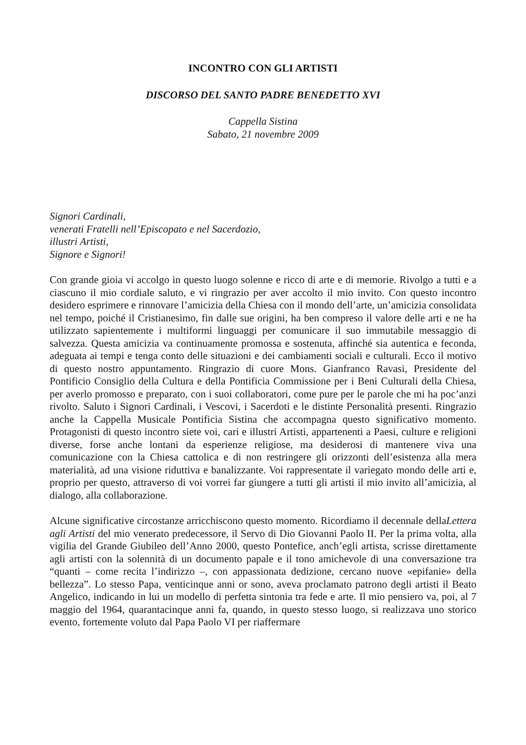INCONTRO CON GLI ARTISTI
DISCORSO DEL SANTO PADRE BENEDETTO XVI
Cappella Sistina
Sabato, 21 novembre 2009
Signori Cardinali,
venerati Fratelli nell’Episcopato e nel Sacerdozio,
illustri Artisti,
Signore e Signori!
Con grande gioia vi accolgo in questo luogo solenne e ricco di arte e di memorie. Rivolgo a tutti e a ciascuno il mio cordiale saluto, e vi ringrazio per aver accolto il mio invito. Con questo incontro desidero esprimere e rinnovare l’amicizia della Chiesa con il mondo dell’arte, un’amicizia consolidata nel tempo, poiché il Cristianesimo, fin dalle sue origini, ha ben compreso il valore delle arti e ne ha utilizzato sapientemente i multiformi linguaggi per comunicare il suo immutabile messaggio di salvezza. Questa amicizia va continuamente promossa e sostenuta, affinché sia autentica e feconda, adeguata ai tempi e tenga conto delle situazioni e dei cambiamenti sociali e culturali. Ecco il motivo di questo nostro appuntamento. Ringrazio di cuore Mons. Gianfranco Ravasi, Presidente del Pontificio Consiglio della Cultura e della Pontificia Commissione per i Beni Culturali della Chiesa, per averlo promosso e preparato, con i suoi collaboratori, come pure per le parole che mi ha poc’anzi rivolto. Saluto i Signori Cardinali, i Vescovi, i Sacerdoti e le distinte Personalità presenti. Ringrazio anche la Cappella Musicale Pontificia Sistina che accompagna questo significativo momento. Protagonisti di questo incontro siete voi, cari e illustri Artisti, appartenenti a Paesi, culture e religioni diverse, forse anche lontani da esperienze religiose, ma desiderosi di mantenere viva una comunicazione con la Chiesa cattolica e di non restringere gli orizzonti dell’esistenza alla mera materialità, ad una visione riduttiva e banalizzante. Voi rappresentate il variegato mondo delle arti e, proprio per questo, attraverso di voi vorrei far giungere a tutti gli artisti il mio invito all’amicizia, al dialogo, alla collaborazione.
Alcune significative circostanze arricchiscono questo momento. Ricordiamo il decennale dellaLettera agli Artisti del mio venerato predecessore, il Servo di Dio Giovanni Paolo II. Per la prima volta, alla vigilia del Grande Giubileo dell’Anno 2000, questo Pontefice, anch’egli artista, scrisse direttamente agli artisti con la solennità di un documento papale e il tono amichevole di una conversazione tra “quanti – come recita l’indirizzo –, con appassionata dedizione, cercano nuove «epifanie» della bellezza”. Lo stesso Papa, venticinque anni or sono, aveva proclamato patrono degli artisti il Beato Angelico, indicando in lui un modello di perfetta sintonia tra fede e arte. Il mio pensiero va, poi, al 7 maggio del 1964, quarantacinque anni fa, quando, in questo stesso luogo, si realizzava uno storico evento, fortemente voluto dal Papa Paolo VI per riaffermare